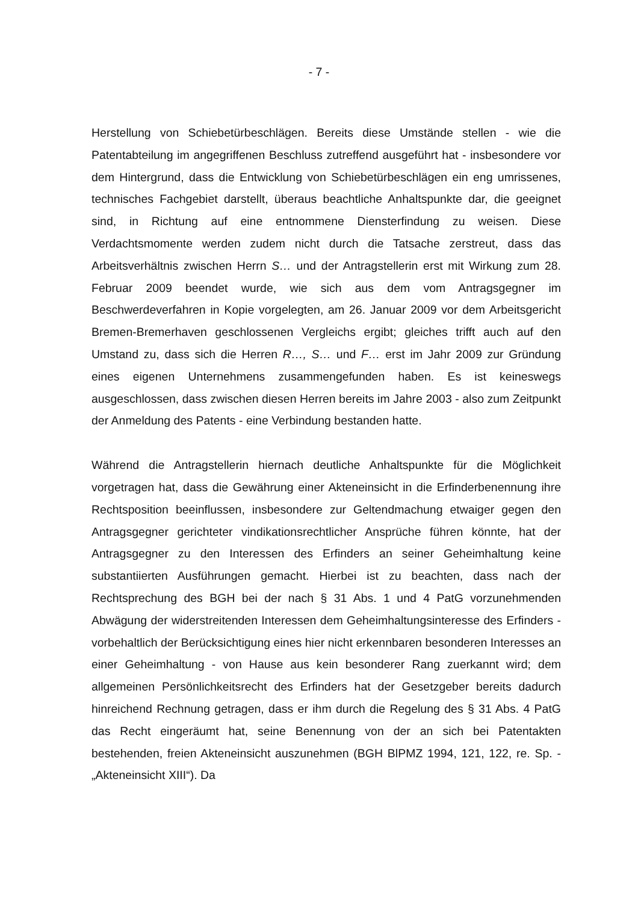- 7 -
Herstellung von Schiebetürbeschlägen. Bereits diese Umstände stellen - wie die Patentabteilung im angegriffenen Beschluss zutreffend ausgeführt hat - insbesondere vor dem Hintergrund, dass die Entwicklung von Schiebetürbeschlägen ein eng umrissenes, technisches Fachgebiet darstellt, überaus beachtliche Anhaltspunkte dar, die geeignet sind, in Richtung auf eine entnommene Diensterfindung zu weisen. Diese Verdachtsmomente werden zudem nicht durch die Tatsache zerstreut, dass das Arbeitsverhältnis zwischen Herrn S… und der Antragstellerin erst mit Wirkung zum 28. Februar 2009 beendet wurde, wie sich aus dem vom Antragsgegner im Beschwerdeverfahren in Kopie vorgelegten, am 26. Januar 2009 vor dem Arbeitsgericht Bremen-Bremerhaven geschlossenen Vergleichs ergibt; gleiches trifft auch auf den Umstand zu, dass sich die Herren R…, S… und F… erst im Jahr 2009 zur Gründung eines eigenen Unternehmens zusammengefunden haben. Es ist keineswegs ausgeschlossen, dass zwischen diesen Herren bereits im Jahre 2003 - also zum Zeitpunkt der Anmeldung des Patents - eine Verbindung bestanden hatte.
Während die Antragstellerin hiernach deutliche Anhaltspunkte für die Möglichkeit vorgetragen hat, dass die Gewährung einer Akteneinsicht in die Erfinderbenennung ihre Rechtsposition beeinflussen, insbesondere zur Geltendmachung etwaiger gegen den Antragsgegner gerichteter vindikationsrechtlicher Ansprüche führen könnte, hat der Antragsgegner zu den Interessen des Erfinders an seiner Geheimhaltung keine substantiierten Ausführungen gemacht. Hierbei ist zu beachten, dass nach der Rechtsprechung des BGH bei der nach § 31 Abs. 1 und 4 PatG vorzunehmenden Abwägung der widerstreitenden Interessen dem Geheimhaltungsinteresse des Erfinders - vorbehaltlich der Berücksichtigung eines hier nicht erkennbaren besonderen Interesses an einer Geheimhaltung - von Hause aus kein besonderer Rang zuerkannt wird; dem allgemeinen Persönlichkeitsrecht des Erfinders hat der Gesetzgeber bereits dadurch hinreichend Rechnung getragen, dass er ihm durch die Regelung des § 31 Abs. 4 PatG das Recht eingeräumt hat, seine Benennung von der an sich bei Patentakten bestehenden, freien Akteneinsicht auszunehmen (BGH BlPMZ 1994, 121, 122, re. Sp. - „Akteneinsicht XIII“). Da